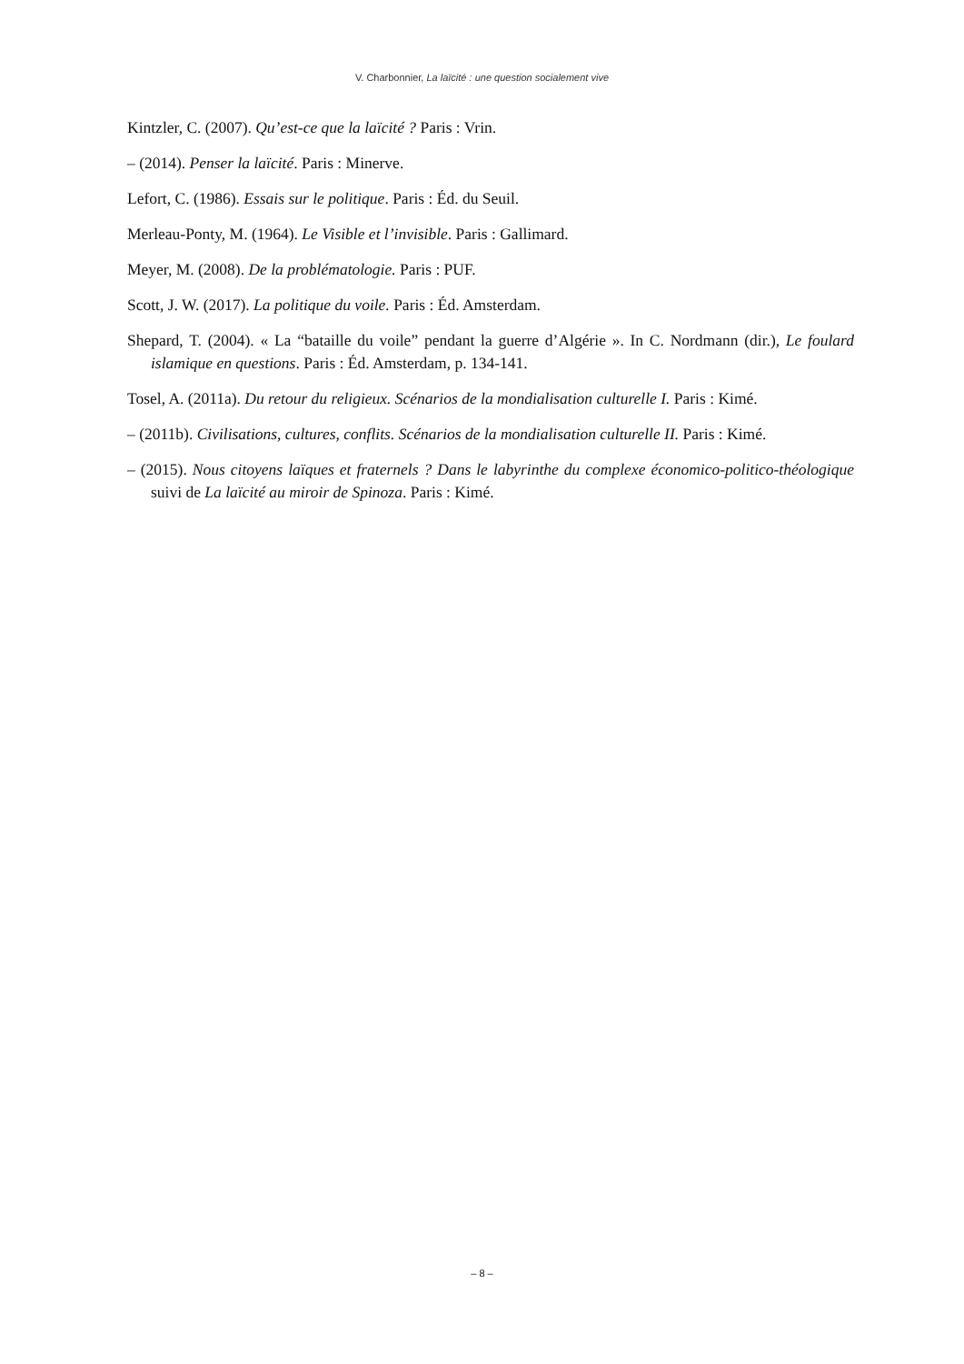V. Charbonnier, La laïcité : une question socialement vive
Kintzler, C. (2007). Qu’est-ce que la laïcité ? Paris : Vrin.
– (2014). Penser la laïcité. Paris : Minerve.
Lefort, C. (1986). Essais sur le politique. Paris : Éd. du Seuil.
Merleau-Ponty, M. (1964). Le Visible et l’invisible. Paris : Gallimard.
Meyer, M. (2008). De la problématologie. Paris : PUF.
Scott, J. W. (2017). La politique du voile. Paris : Éd. Amsterdam.
Shepard, T. (2004). « La “bataille du voile” pendant la guerre d’Algérie ». In C. Nordmann (dir.), Le foulard islamique en questions. Paris : Éd. Amsterdam, p. 134-141.
Tosel, A. (2011a). Du retour du religieux. Scénarios de la mondialisation culturelle I. Paris : Kimé.
– (2011b). Civilisations, cultures, conflits. Scénarios de la mondialisation culturelle II. Paris : Kimé.
– (2015). Nous citoyens laïques et fraternels ? Dans le labyrinthe du complexe économico-politico-théologique suivi de La laïcité au miroir de Spinoza. Paris : Kimé.
– 8 –